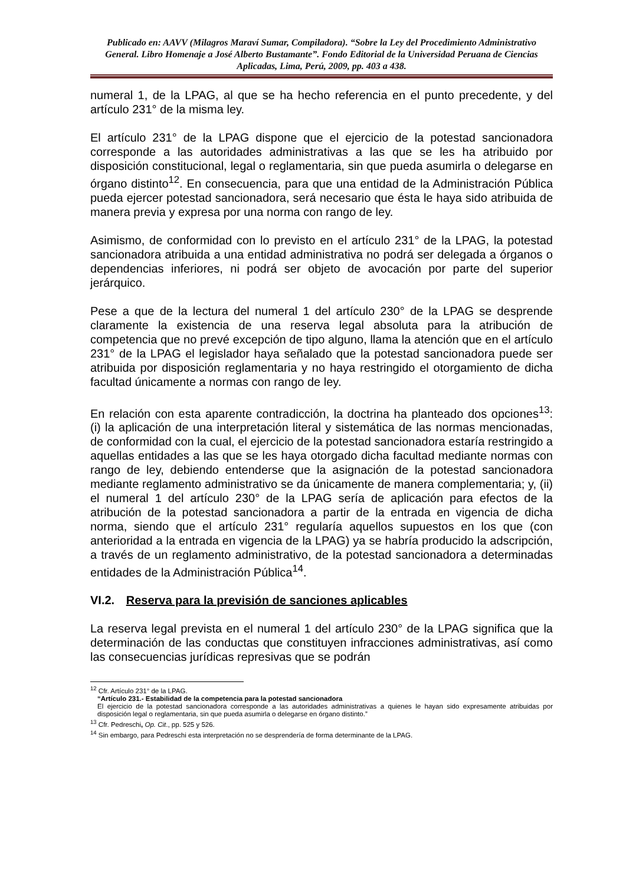Publicado en: AAVV (Milagros Maraví Sumar, Compiladora). “Sobre la Ley del Procedimiento Administrativo General. Libro Homenaje a José Alberto Bustamante”. Fondo Editorial de la Universidad Peruana de Ciencias Aplicadas, Lima, Perú, 2009, pp. 403 a 438.
numeral 1, de la LPAG, al que se ha hecho referencia en el punto precedente, y del artículo 231° de la misma ley.
El artículo 231° de la LPAG dispone que el ejercicio de la potestad sancionadora corresponde a las autoridades administrativas a las que se les ha atribuido por disposición constitucional, legal o reglamentaria, sin que pueda asumirla o delegarse en órgano distinto<sup>12</sup>. En consecuencia, para que una entidad de la Administración Pública pueda ejercer potestad sancionadora, será necesario que ésta le haya sido atribuida de manera previa y expresa por una norma con rango de ley.
Asimismo, de conformidad con lo previsto en el artículo 231° de la LPAG, la potestad sancionadora atribuida a una entidad administrativa no podrá ser delegada a órganos o dependencias inferiores, ni podrá ser objeto de avocación por parte del superior jerárquico.
Pese a que de la lectura del numeral 1 del artículo 230° de la LPAG se desprende claramente la existencia de una reserva legal absoluta para la atribución de competencia que no prevé excepción de tipo alguno, llama la atención que en el artículo 231° de la LPAG el legislador haya señalado que la potestad sancionadora puede ser atribuida por disposición reglamentaria y no haya restringido el otorgamiento de dicha facultad únicamente a normas con rango de ley.
En relación con esta aparente contradicción, la doctrina ha planteado dos opciones<sup>13</sup>: (i) la aplicación de una interpretación literal y sistemática de las normas mencionadas, de conformidad con la cual, el ejercicio de la potestad sancionadora estaría restringido a aquellas entidades a las que se les haya otorgado dicha facultad mediante normas con rango de ley, debiendo entenderse que la asignación de la potestad sancionadora mediante reglamento administrativo se da únicamente de manera complementaria; y, (ii) el numeral 1 del artículo 230° de la LPAG sería de aplicación para efectos de la atribución de la potestad sancionadora a partir de la entrada en vigencia de dicha norma, siendo que el artículo 231° regularía aquellos supuestos en los que (con anterioridad a la entrada en vigencia de la LPAG) ya se habría producido la adscripción, a través de un reglamento administrativo, de la potestad sancionadora a determinadas entidades de la Administración Pública<sup>14</sup>.
VI.2. Reserva para la previsión de sanciones aplicables
La reserva legal prevista en el numeral 1 del artículo 230° de la LPAG significa que la determinación de las conductas que constituyen infracciones administrativas, así como las consecuencias jurídicas represivas que se podrán
<sup>12</sup> Cfr. Artículo 231° de la LPAG.
“Artículo 231.- Estabilidad de la competencia para la potestad sancionadora
El ejercicio de la potestad sancionadora corresponde a las autoridades administrativas a quienes le hayan sido expresamente atribuidas por disposición legal o reglamentaria, sin que pueda asumirla o delegarse en órgano distinto.”
<sup>13</sup> Cfr. Pedreschi, Op. Cit., pp. 525 y 526.
<sup>14</sup> Sin embargo, para Pedreschi esta interpretación no se desprendería de forma determinante de la LPAG.